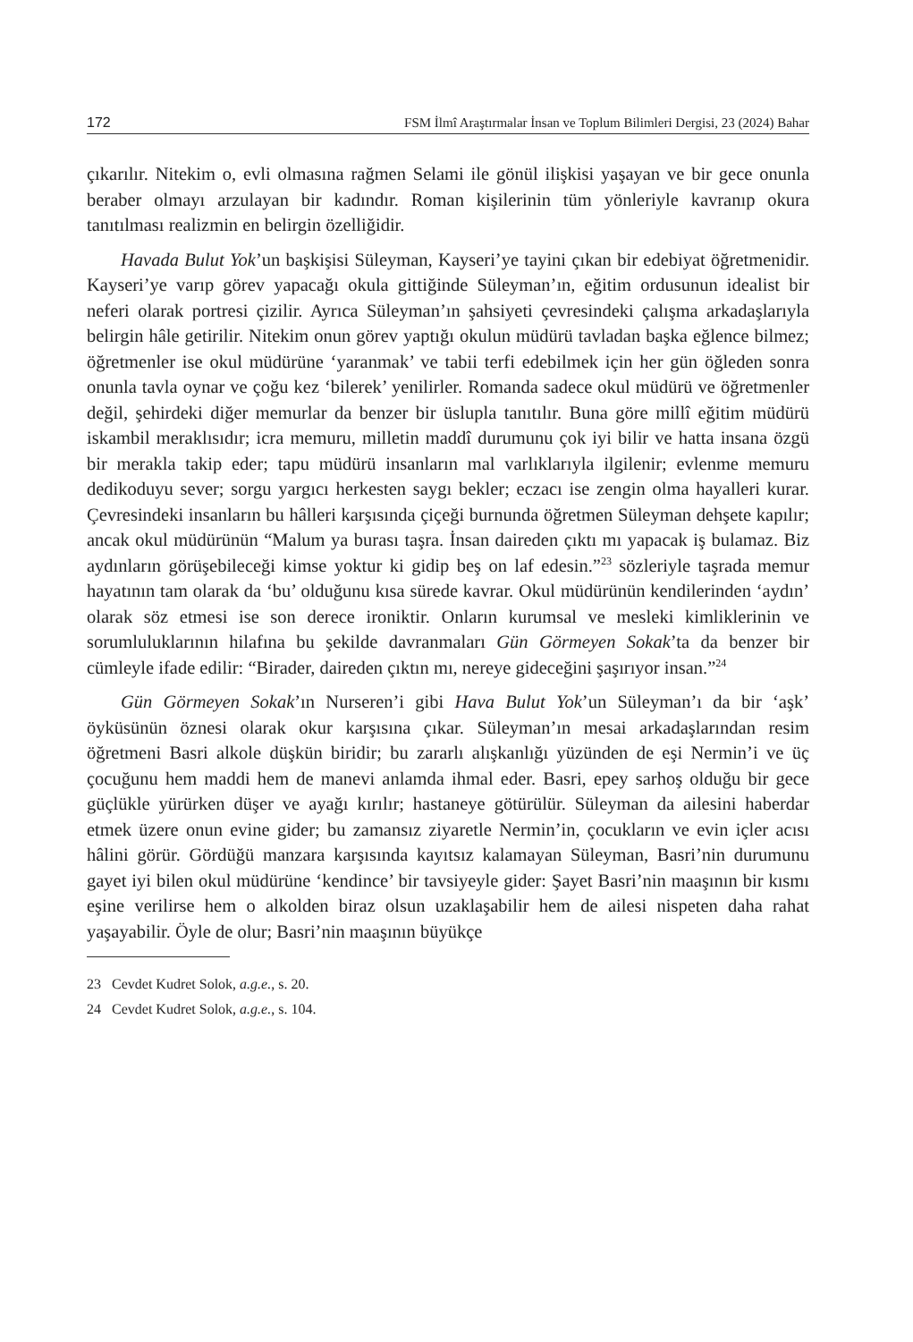172 FSM İlmî Araştırmalar İnsan ve Toplum Bilimleri Dergisi, 23 (2024) Bahar
çıkarılır. Nitekim o, evli olmasına rağmen Selami ile gönül ilişkisi yaşayan ve bir gece onunla beraber olmayı arzulayan bir kadındır. Roman kişilerinin tüm yönleriyle kavranıp okura tanıtılması realizmin en belirgin özelliğidir.
Havada Bulut Yok’un başkişisi Süleyman, Kayseri’ye tayini çıkan bir edebiyat öğretmenidir. Kayseri’ye varıp görev yapacağı okula gittiğinde Süleyman’ın, eğitim ordusunun idealist bir neferi olarak portresi çizilir. Ayrıca Süleyman’ın şahsiyeti çevresindeki çalışma arkadaşlarıyla belirgin hâle getirilir. Nitekim onun görev yaptığı okulun müdürü tavladan başka eğlence bilmez; öğretmenler ise okul müdürüne ‘yaranmak’ ve tabii terfi edebilmek için her gün öğleden sonra onunla tavla oynar ve çoğu kez ‘bilerek’ yenilirler. Romanda sadece okul müdürü ve öğretmenler değil, şehirdeki diğer memurlar da benzer bir üslupla tanıtılır. Buna göre millî eğitim müdürü iskambil meraklısıdır; icra memuru, milletin maddî durumunu çok iyi bilir ve hatta insana özgü bir merakla takip eder; tapu müdürü insanların mal varlıklarıyla ilgilenir; evlenme memuru dedikoduyu sever; sorgu yargıcı herkesten saygı bekler; eczacı ise zengin olma hayalleri kurar. Çevresindeki insanların bu hâlleri karşısında çiçeği burnunda öğretmen Süleyman dehşete kapılır; ancak okul müdürünün “Malum ya burası taşra. İnsan daireden çıktı mı yapacak iş bulamaz. Biz aydınların görüşebileceği kimse yoktur ki gidip beş on laf edesin.”<sup>23</sup> sözleriyle taşrada memur hayatının tam olarak da ‘bu’ olduğunu kısa sürede kavrar. Okul müdürünün kendilerinden ‘aydın’ olarak söz etmesi ise son derece ironiktir. Onların kurumsal ve mesleki kimliklerinin ve sorumluluklarının hilafına bu şekilde davranmaları Gün Görmeyen Sokak’ta da benzer bir cümleyle ifade edilir: “Birader, daireden çıktın mı, nereye gideceğini şaşırıyor insan.”<sup>24</sup>
Gün Görmeyen Sokak’ın Nurseren’i gibi Hava Bulut Yok’un Süleyman’ı da bir ‘aşk’ öyküsünün öznesi olarak okur karşısına çıkar. Süleyman’ın mesai arkadaşlarından resim öğretmeni Basri alkole düşkün biridir; bu zararlı alışkanlığı yüzünden de eşi Nermin’i ve üç çocuğunu hem maddi hem de manevi anlamda ihmal eder. Basri, epey sarhoş olduğu bir gece güçlükle yürürken düşer ve ayağı kırılır; hastaneye götürülür. Süleyman da ailesini haberdar etmek üzere onun evine gider; bu zamansız ziyaretle Nermin’in, çocukların ve evin içler acısı hâlini görür. Gördüğü manzara karşısında kayıtsız kalamayan Süleyman, Basri’nin durumunu gayet iyi bilen okul müdürüne ‘kendince’ bir tavsiyeyle gider: Şayet Basri’nin maaşının bir kısmı eşine verilirse hem o alkolden biraz olsun uzaklaşabilir hem de ailesi nispeten daha rahat yaşayabilir. Öyle de olur; Basri’nin maaşının büyükçe
23 Cevdet Kudret Solok, a.g.e., s. 20.
24 Cevdet Kudret Solok, a.g.e., s. 104.